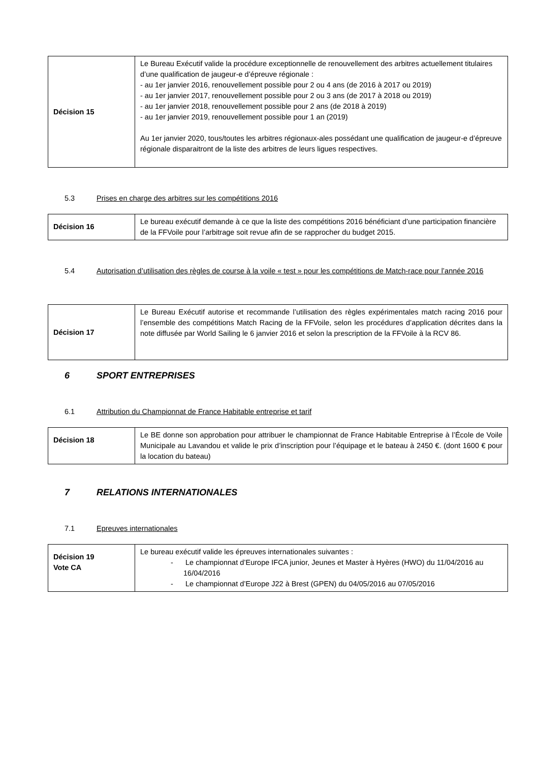| Décision 15 | Le Bureau Exécutif valide la procédure exceptionnelle de renouvellement des arbitres actuellement titulaires d’une qualification de jaugeur-e d’épreuve régionale : - au 1er janvier 2016, renouvellement possible pour 2 ou 4 ans (de 2016 à 2017 ou 2019) - au 1er janvier 2017, renouvellement possible pour 2 ou 3 ans (de 2017 à 2018 ou 2019) - au 1er janvier 2018, renouvellement possible pour 2 ans (de 2018 à 2019) - au 1er janvier 2019, renouvellement possible pour 1 an (2019) Au 1er janvier 2020, tous/toutes les arbitres régionaux-ales possédant une qualification de jaugeur-e d’épreuve régionale disparaitront de la liste des arbitres de leurs ligues respectives. |
5.3 Prises en charge des arbitres sur les compétitions 2016
| Décision 16 | Le bureau exécutif demande à ce que la liste des compétitions 2016 bénéficiant d’une participation financière de la FFVoile pour l’arbitrage soit revue afin de se rapprocher du budget 2015. |
5.4 Autorisation d’utilisation des règles de course à la voile « test » pour les compétitions de Match-race pour l’année 2016
| Décision 17 | Le Bureau Exécutif autorise et recommande l’utilisation des règles expérimentales match racing 2016 pour l’ensemble des compétitions Match Racing de la FFVoile, selon les procédures d’application décrites dans la note diffusée par World Sailing le 6 janvier 2016 et selon la prescription de la FFVoile à la RCV 86. |
6 SPORT ENTREPRISES
6.1 Attribution du Championnat de France Habitable entreprise et tarif
| Décision 18 | Le BE donne son approbation pour attribuer le championnat de France Habitable Entreprise à l’École de Voile Municipale au Lavandou et valide le prix d’inscription pour l’équipage et le bateau à 2450 €. (dont 1600 € pour la location du bateau) |
7 RELATIONS INTERNATIONALES
7.1 Epreuves internationales
| Décision 19 Vote CA | Le bureau exécutif valide les épreuves internationales suivantes : - Le championnat d’Europe IFCA junior, Jeunes et Master à Hyères (HWO) du 11/04/2016 au 16/04/2016 - Le championnat d’Europe J22 à Brest (GPEN) du 04/05/2016 au 07/05/2016 |